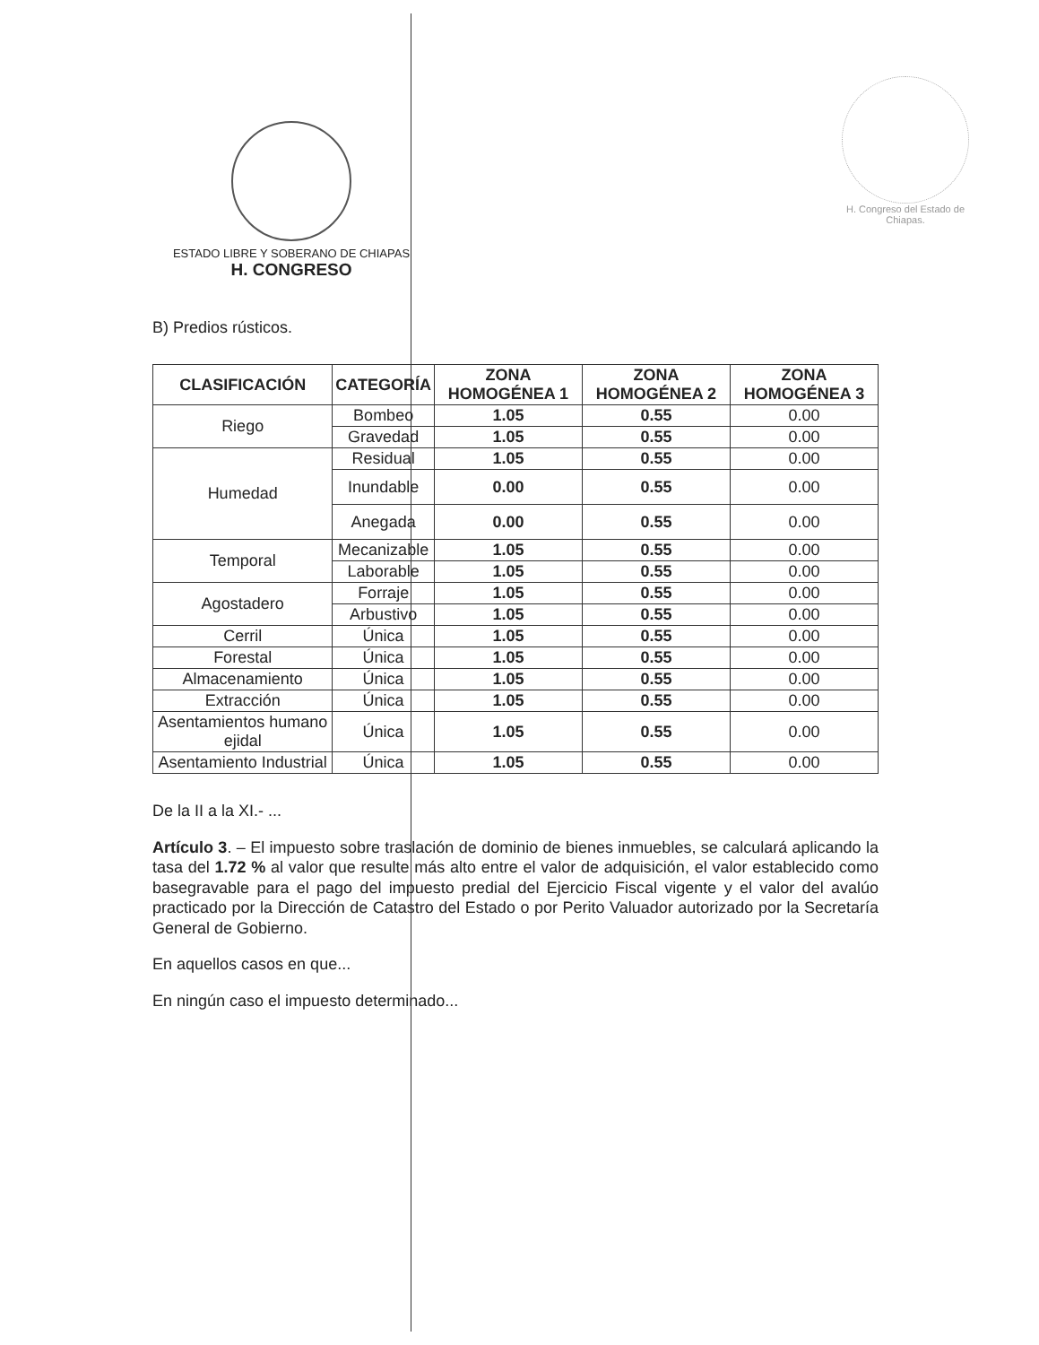ESTADO LIBRE Y SOBERANO DE CHIAPAS
H. CONGRESO
H. Congreso del Estado de Chiapas.
B) Predios rústicos.
| CLASIFICACIÓN | CATEGORÍA | ZONA HOMOGÉNEA 1 | ZONA HOMOGÉNEA 2 | ZONA HOMOGÉNEA 3 |
| --- | --- | --- | --- | --- |
| Riego | Bombeo | 1.05 | 0.55 | 0.00 |
| | Gravedad | 1.05 | 0.55 | 0.00 |
| Humedad | Residual | 1.05 | 0.55 | 0.00 |
| | Inundable | 0.00 | 0.55 | 0.00 |
| | Anegada | 0.00 | 0.55 | 0.00 |
| Temporal | Mecanizable | 1.05 | 0.55 | 0.00 |
| | Laborable | 1.05 | 0.55 | 0.00 |
| Agostadero | Forraje | 1.05 | 0.55 | 0.00 |
| | Arbustivo | 1.05 | 0.55 | 0.00 |
| Cerril | Única | 1.05 | 0.55 | 0.00 |
| Forestal | Única | 1.05 | 0.55 | 0.00 |
| Almacenamiento | Única | 1.05 | 0.55 | 0.00 |
| Extracción | Única | 1.05 | 0.55 | 0.00 |
| Asentamientos humano ejidal | Única | 1.05 | 0.55 | 0.00 |
| Asentamiento Industrial | Única | 1.05 | 0.55 | 0.00 |
De la II a la XI.- ...
Artículo 3. – El impuesto sobre traslación de dominio de bienes inmuebles, se calculará aplicando la tasa del 1.72 % al valor que resulte más alto entre el valor de adquisición, el valor establecido como basegravable para el pago del impuesto predial del Ejercicio Fiscal vigente y el valor del avalúo practicado por la Dirección de Catastro del Estado o por Perito Valuador autorizado por la Secretaría General de Gobierno.
En aquellos casos en que...
En ningún caso el impuesto determinado...